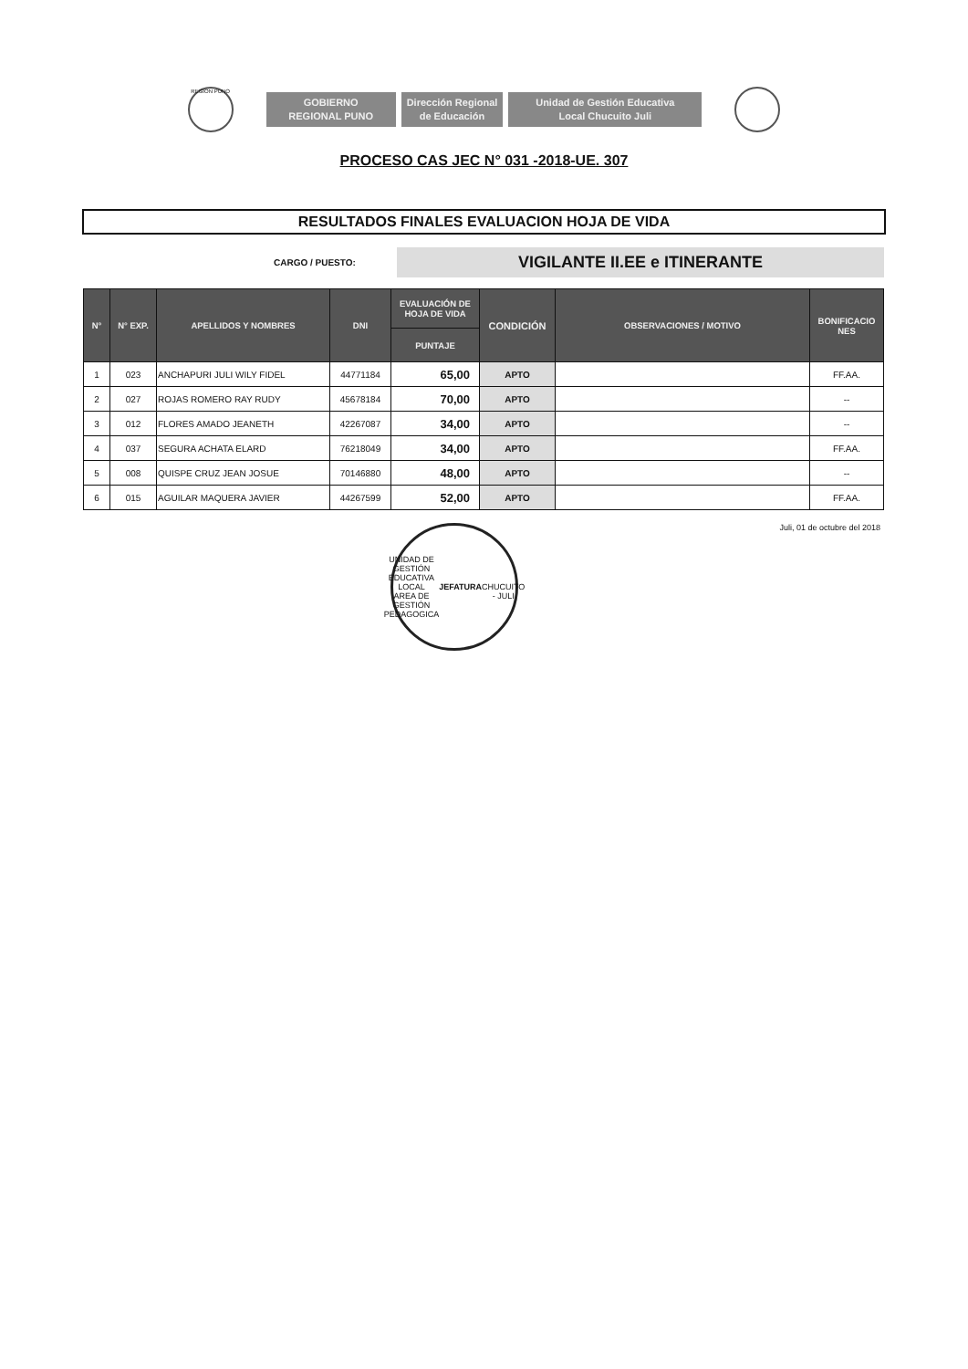REGION PUNO
GOBIERNO
REGIONAL PUNO
Dirección Regional
de Educación
Unidad de Gestión Educativa
Local Chucuito Juli
PROCESO CAS JEC N° 031 -2018-UE. 307
RESULTADOS FINALES EVALUACION HOJA DE VIDA
CARGO / PUESTO:
VIGILANTE II.EE e ITINERANTE
| N° | N° EXP. | APELLIDOS Y NOMBRES | DNI | EVALUACIÓN DE HOJA DE VIDA | CONDICIÓN | OBSERVACIONES / MOTIVO | BONIFICACIO NES |
| --- | --- | --- | --- | --- | --- | --- | --- |
| | | | | PUNTAJE | | | |
| 1 | 023 | ANCHAPURI JULI WILY FIDEL | 44771184 | 65,00 | APTO | | FF.AA. |
| 2 | 027 | ROJAS ROMERO RAY RUDY | 45678184 | 70,00 | APTO | | -- |
| 3 | 012 | FLORES AMADO JEANETH | 42267087 | 34,00 | APTO | | -- |
| 4 | 037 | SEGURA ACHATA ELARD | 76218049 | 34,00 | APTO | | FF.AA. |
| 5 | 008 | QUISPE CRUZ JEAN JOSUE | 70146880 | 48,00 | APTO | | -- |
| 6 | 015 | AGUILAR MAQUERA JAVIER | 44267599 | 52,00 | APTO | | FF.AA. |
Juli, 01 de octubre del 2018
UNIDAD DE GESTIÓN EDUCATIVA LOCAL
AREA DE GESTIÓN PEDAGOGICA
JEFATURA
CHUCUITO - JULI